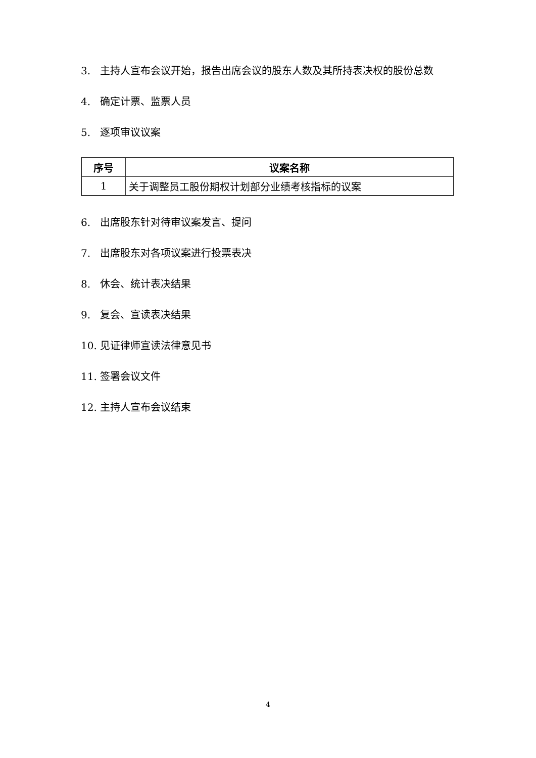3. 主持人宣布会议开始，报告出席会议的股东人数及其所持表决权的股份总数
4. 确定计票、监票人员
5. 逐项审议议案
| 序号 | 议案名称 |
| --- | --- |
| 1 | 关于调整员工股份期权计划部分业绩考核指标的议案 |
6. 出席股东针对待审议案发言、提问
7. 出席股东对各项议案进行投票表决
8. 休会、统计表决结果
9. 复会、宣读表决结果
10. 见证律师宣读法律意见书
11. 签署会议文件
12. 主持人宣布会议结束
4